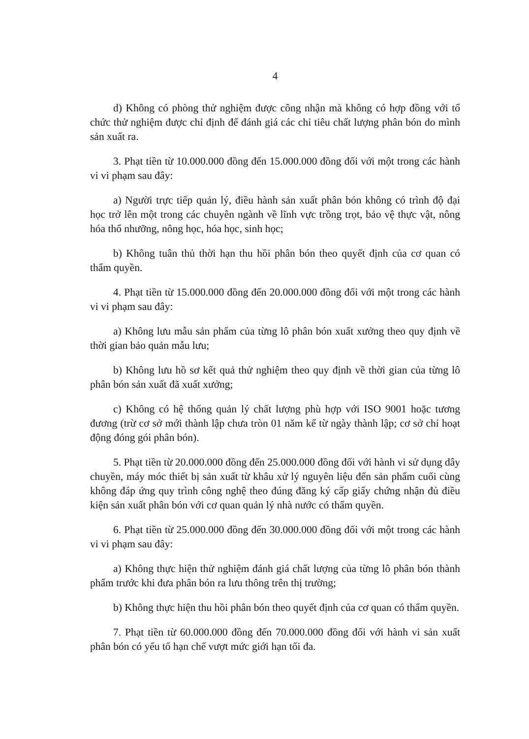4
d) Không có phòng thử nghiệm được công nhận mà không có hợp đồng với tổ chức thử nghiệm được chỉ định để đánh giá các chỉ tiêu chất lượng phân bón do mình sản xuất ra.
3. Phạt tiền từ 10.000.000 đồng đến 15.000.000 đồng đối với một trong các hành vi vi phạm sau đây:
a) Người trực tiếp quản lý, điều hành sản xuất phân bón không có trình độ đại học trở lên một trong các chuyên ngành về lĩnh vực trồng trọt, bảo vệ thực vật, nông hóa thổ nhưỡng, nông học, hóa học, sinh học;
b) Không tuân thủ thời hạn thu hồi phân bón theo quyết định của cơ quan có thẩm quyền.
4. Phạt tiền từ 15.000.000 đồng đến 20.000.000 đồng đối với một trong các hành vi vi phạm sau đây:
a) Không lưu mẫu sản phẩm của từng lô phân bón xuất xưởng theo quy định về thời gian bảo quản mẫu lưu;
b) Không lưu hồ sơ kết quả thử nghiệm theo quy định về thời gian của từng lô phân bón sản xuất đã xuất xưởng;
c) Không có hệ thống quản lý chất lượng phù hợp với ISO 9001 hoặc tương đương (trừ cơ sở mới thành lập chưa tròn 01 năm kể từ ngày thành lập; cơ sở chỉ hoạt động đóng gói phân bón).
5. Phạt tiền từ 20.000.000 đồng đến 25.000.000 đồng đối với hành vi sử dụng dây chuyền, máy móc thiết bị sản xuất từ khâu xử lý nguyên liệu đến sản phẩm cuối cùng không đáp ứng quy trình công nghệ theo đúng đăng ký cấp giấy chứng nhận đủ điều kiện sản xuất phân bón với cơ quan quản lý nhà nước có thẩm quyền.
6. Phạt tiền từ 25.000.000 đồng đến 30.000.000 đồng đối với một trong các hành vi vi phạm sau đây:
a) Không thực hiện thử nghiệm đánh giá chất lượng của từng lô phân bón thành phẩm trước khi đưa phân bón ra lưu thông trên thị trường;
b) Không thực hiện thu hồi phân bón theo quyết định của cơ quan có thẩm quyền.
7. Phạt tiền từ 60.000.000 đồng đến 70.000.000 đồng đối với hành vi sản xuất phân bón có yếu tố hạn chế vượt mức giới hạn tối đa.